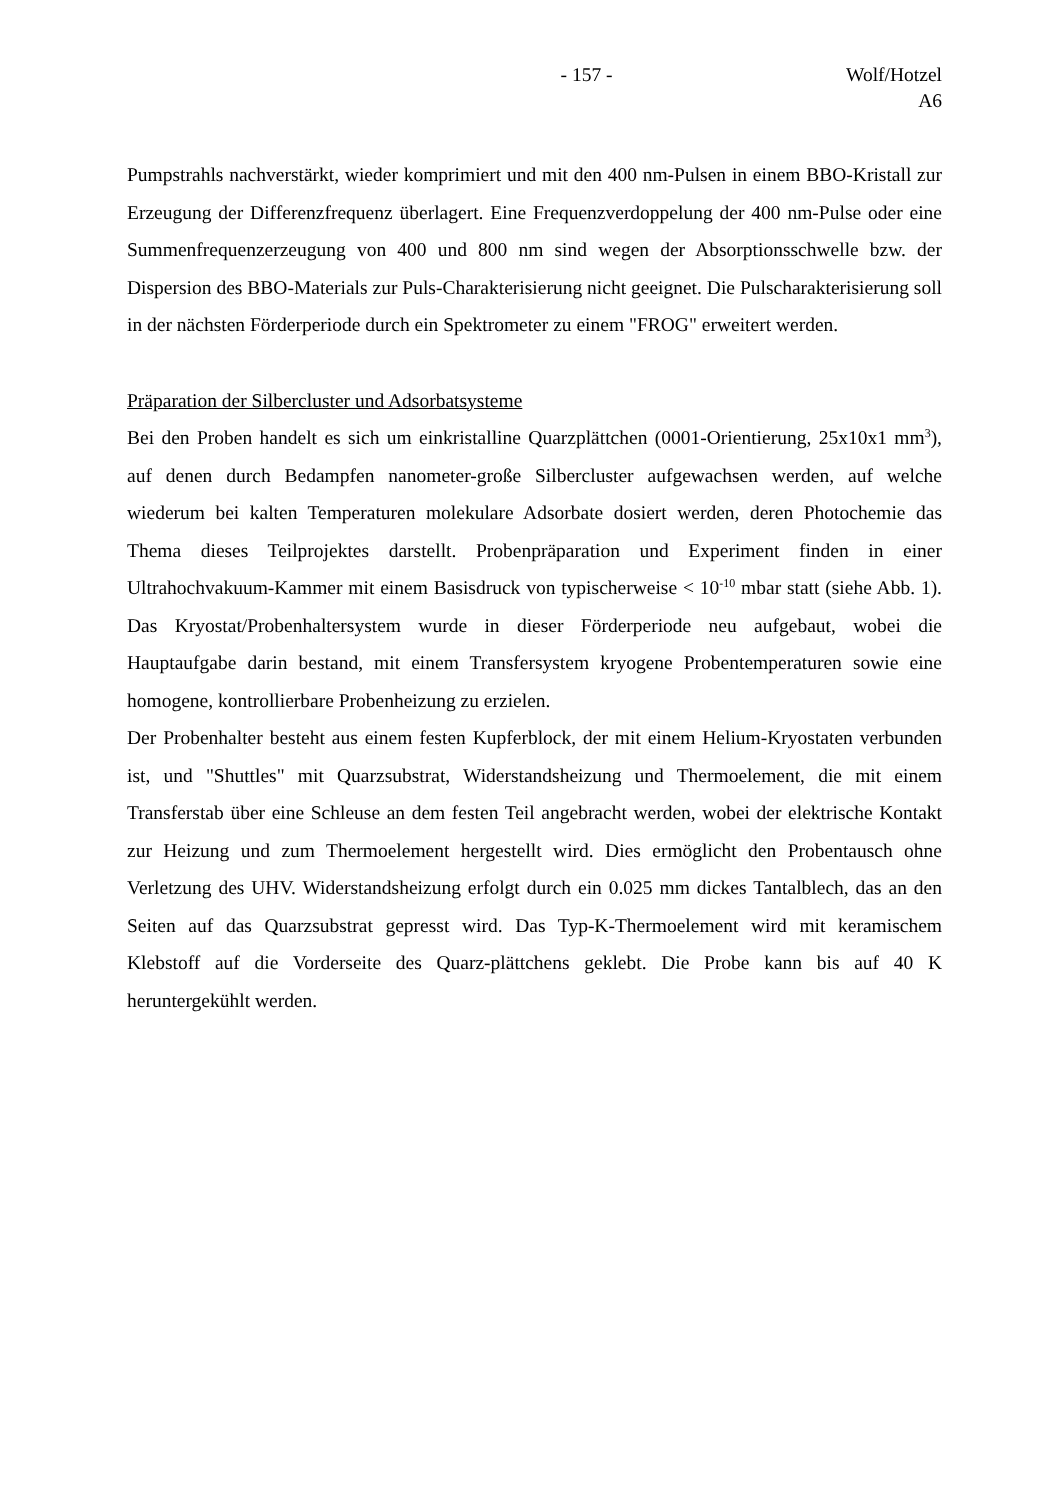- 157 - Wolf/Hotzel
A6
Pumpstrahls nachverstärkt, wieder komprimiert und mit den 400 nm-Pulsen in einem BBO-Kristall zur Erzeugung der Differenzfrequenz überlagert. Eine Frequenzverdoppelung der 400 nm-Pulse oder eine Summenfrequenzerzeugung von 400 und 800 nm sind wegen der Absorptionsschwelle bzw. der Dispersion des BBO-Materials zur Puls-Charakterisierung nicht geeignet. Die Pulscharakterisierung soll in der nächsten Förderperiode durch ein Spektrometer zu einem "FROG" erweitert werden.
Präparation der Silbercluster und Adsorbatsysteme
Bei den Proben handelt es sich um einkristalline Quarzplättchen (0001-Orientierung, 25x10x1 mm<sup>3</sup>), auf denen durch Bedampfen nanometer-große Silbercluster aufgewachsen werden, auf welche wiederum bei kalten Temperaturen molekulare Adsorbate dosiert werden, deren Photochemie das Thema dieses Teilprojektes darstellt. Probenpräparation und Experiment finden in einer Ultrahochvakuum-Kammer mit einem Basisdruck von typischerweise < 10<sup>-10</sup> mbar statt (siehe Abb. 1). Das Kryostat/Probenhaltersystem wurde in dieser Förderperiode neu aufgebaut, wobei die Hauptaufgabe darin bestand, mit einem Transfersystem kryogene Probentemperaturen sowie eine homogene, kontrollierbare Probenheizung zu erzielen.
Der Probenhalter besteht aus einem festen Kupferblock, der mit einem Helium-Kryostaten verbunden ist, und "Shuttles" mit Quarzsubstrat, Widerstandsheizung und Thermoelement, die mit einem Transferstab über eine Schleuse an dem festen Teil angebracht werden, wobei der elektrische Kontakt zur Heizung und zum Thermoelement hergestellt wird. Dies ermöglicht den Probentausch ohne Verletzung des UHV. Widerstandsheizung erfolgt durch ein 0.025 mm dickes Tantalblech, das an den Seiten auf das Quarzsubstrat gepresst wird. Das Typ-K-Thermoelement wird mit keramischem Klebstoff auf die Vorderseite des Quarz-plättchens geklebt. Die Probe kann bis auf 40 K heruntergekühlt werden.